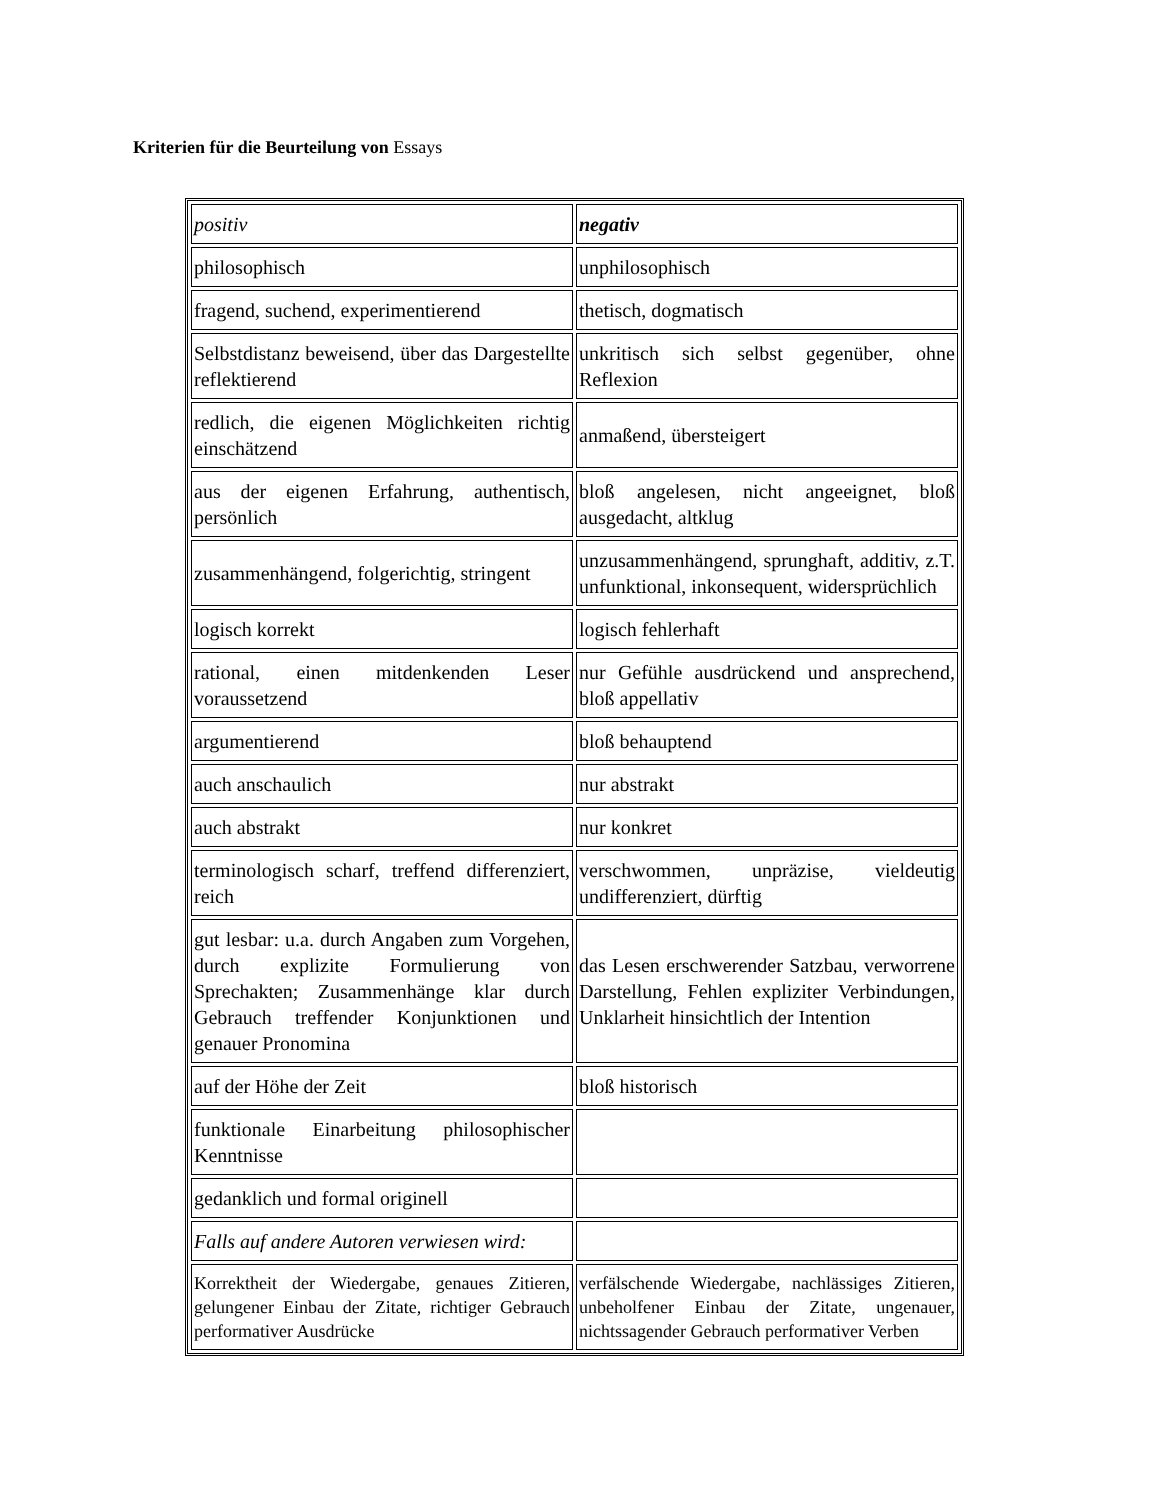Kriterien für die Beurteilung von Essays
| positiv | negativ |
| philosophisch | unphilosophisch |
| fragend, suchend, experimentierend | thetisch, dogmatisch |
| Selbstdistanz beweisend, über das Dargestellte reflektierend | unkritisch sich selbst gegenüber, ohne Reflexion |
| redlich, die eigenen Möglichkeiten richtig einschätzend | anmaßend, übersteigert |
| aus der eigenen Erfahrung, authentisch, persönlich | bloß angelesen, nicht angeeignet, bloß ausgedacht, altklug |
| zusammenhängend, folgerichtig, stringent | unzusammenhängend, sprunghaft, additiv, z.T. unfunktional, inkonsequent, widersprüchlich |
| logisch korrekt | logisch fehlerhaft |
| rational, einen mitdenkenden Leser voraussetzend | nur Gefühle ausdrückend und ansprechend, bloß appellativ |
| argumentierend | bloß behauptend |
| auch anschaulich | nur abstrakt |
| auch abstrakt | nur konkret |
| terminologisch scharf, treffend differenziert, reich | verschwommen, unpräzise, vieldeutig undifferenziert, dürftig |
| gut lesbar: u.a. durch Angaben zum Vorgehen, durch explizite Formulierung von Sprechakten; Zusammenhänge klar durch Gebrauch treffender Konjunktionen und genauer Pronomina | das Lesen erschwerender Satzbau, verworrene Darstellung, Fehlen expliziter Verbindungen, Unklarheit hinsichtlich der Intention |
| auf der Höhe der Zeit | bloß historisch |
| funktionale Einarbeitung philosophischer Kenntnisse | |
| gedanklich und formal originell | |
| Falls auf andere Autoren verwiesen wird: | |
| Korrektheit der Wiedergabe, genaues Zitieren, gelungener Einbau der Zitate, richtiger Gebrauch performativer Ausdrücke | verfälschende Wiedergabe, nachlässiges Zitieren, unbeholfener Einbau der Zitate, ungenauer, nichtssagender Gebrauch performativer Verben |